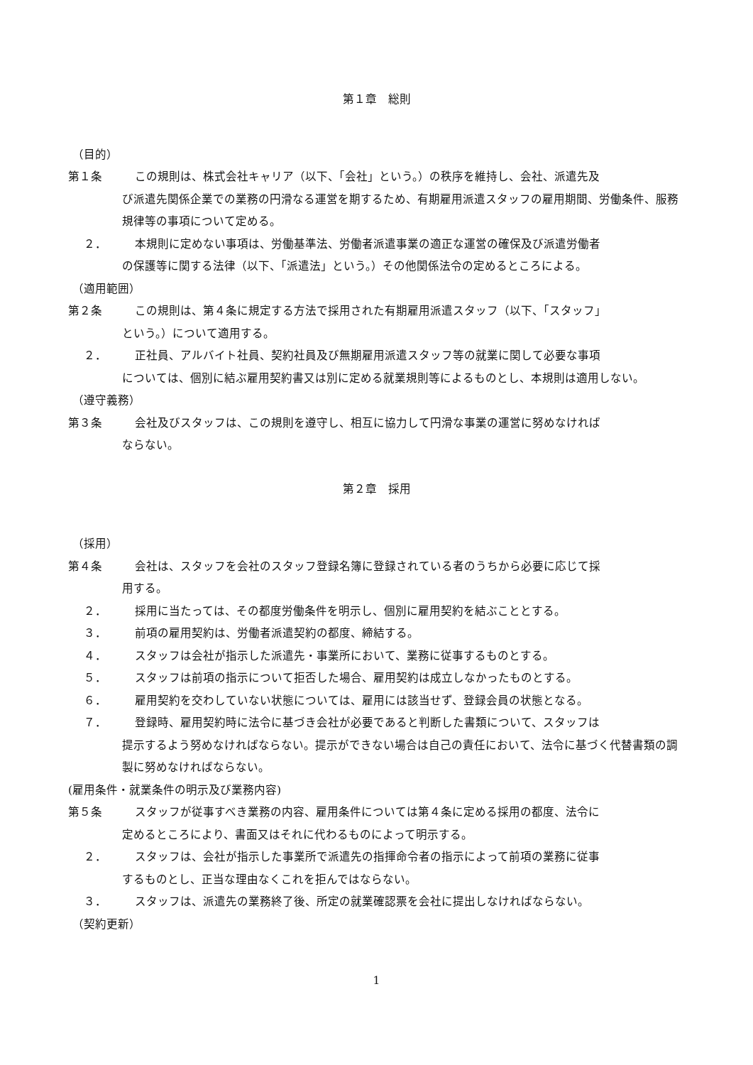第１章　総則
（目的）
第１条 この規則は、株式会社キャリア（以下、「会社」という。）の秩序を維持し、会社、派遣先及
び派遣先関係企業での業務の円滑なる運営を期するため、有期雇用派遣スタッフの雇用期間、労働条件、服務規律等の事項について定める。
２． 本規則に定めない事項は、労働基準法、労働者派遣事業の適正な運営の確保及び派遣労働者
の保護等に関する法律（以下、「派遣法」という。）その他関係法令の定めるところによる。
（適用範囲）
第２条 この規則は、第４条に規定する方法で採用された有期雇用派遣スタッフ（以下、「スタッフ」
という。）について適用する。
２． 正社員、アルバイト社員、契約社員及び無期雇用派遣スタッフ等の就業に関して必要な事項
については、個別に結ぶ雇用契約書又は別に定める就業規則等によるものとし、本規則は適用しない。
（遵守義務）
第３条 会社及びスタッフは、この規則を遵守し、相互に協力して円滑な事業の運営に努めなければ
ならない。
第２章　採用
（採用）
第４条 会社は、スタッフを会社のスタッフ登録名簿に登録されている者のうちから必要に応じて採
用する。
２． 採用に当たっては、その都度労働条件を明示し、個別に雇用契約を結ぶこととする。
３． 前項の雇用契約は、労働者派遣契約の都度、締結する。
４． スタッフは会社が指示した派遣先・事業所において、業務に従事するものとする。
５． スタッフは前項の指示について拒否した場合、雇用契約は成立しなかったものとする。
６． 雇用契約を交わしていない状態については、雇用には該当せず、登録会員の状態となる。
７． 登録時、雇用契約時に法令に基づき会社が必要であると判断した書類について、スタッフは
提示するよう努めなければならない。提示ができない場合は自己の責任において、法令に基づく代替書類の調製に努めなければならない。
(雇用条件・就業条件の明示及び業務内容)
第５条 スタッフが従事すべき業務の内容、雇用条件については第４条に定める採用の都度、法令に
定めるところにより、書面又はそれに代わるものによって明示する。
２． スタッフは、会社が指示した事業所で派遣先の指揮命令者の指示によって前項の業務に従事
するものとし、正当な理由なくこれを拒んではならない。
３． スタッフは、派遣先の業務終了後、所定の就業確認票を会社に提出しなければならない。
（契約更新）
1